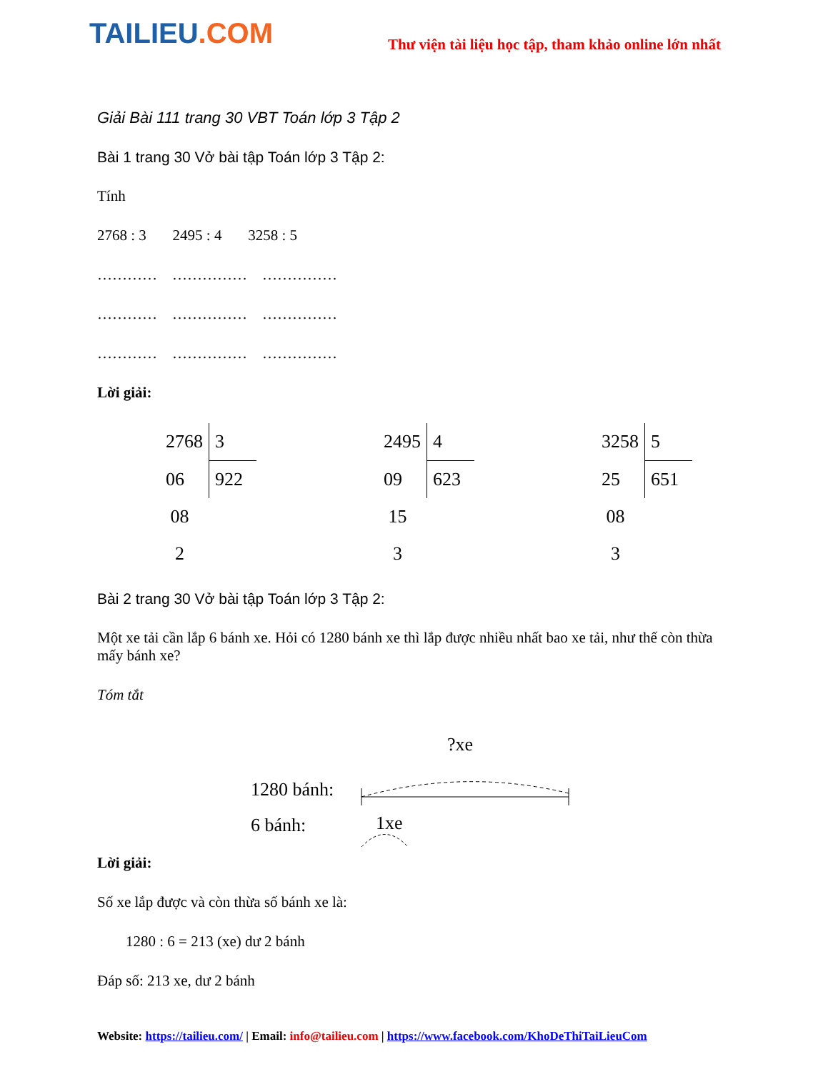TAILIEU.COM
Thư viện tài liệu học tập, tham khảo online lớn nhất
Giải Bài 111 trang 30 VBT Toán lớp 3 Tập 2
Bài 1 trang 30 Vở bài tập Toán lớp 3 Tập 2:
Tính
2768 : 3 2495 : 4 3258 : 5
………… …………… ……………
………… …………… ……………
………… …………… ……………
Lời giải:
| 2768 | 3 |
| 06 | 922 |
| 08 | |
| 2 | |
| 2495 | 4 |
| 09 | 623 |
| 15 | |
| 3 | |
| 3258 | 5 |
| 25 | 651 |
| 08 | |
| 3 | |
Bài 2 trang 30 Vở bài tập Toán lớp 3 Tập 2:
Một xe tải cần lắp 6 bánh xe. Hỏi có 1280 bánh xe thì lắp được nhiều nhất bao xe tải, như thế còn thừa mấy bánh xe?
Tóm tắt
1280 bánh:
6 bánh:
?xe
1xe
Lời giải:
Số xe lắp được và còn thừa số bánh xe là:
1280 : 6 = 213 (xe) dư 2 bánh
Đáp số: 213 xe, dư 2 bánh
Website: https://tailieu.com/ | Email: info@tailieu.com | https://www.facebook.com/KhoDeThiTaiLieuCom